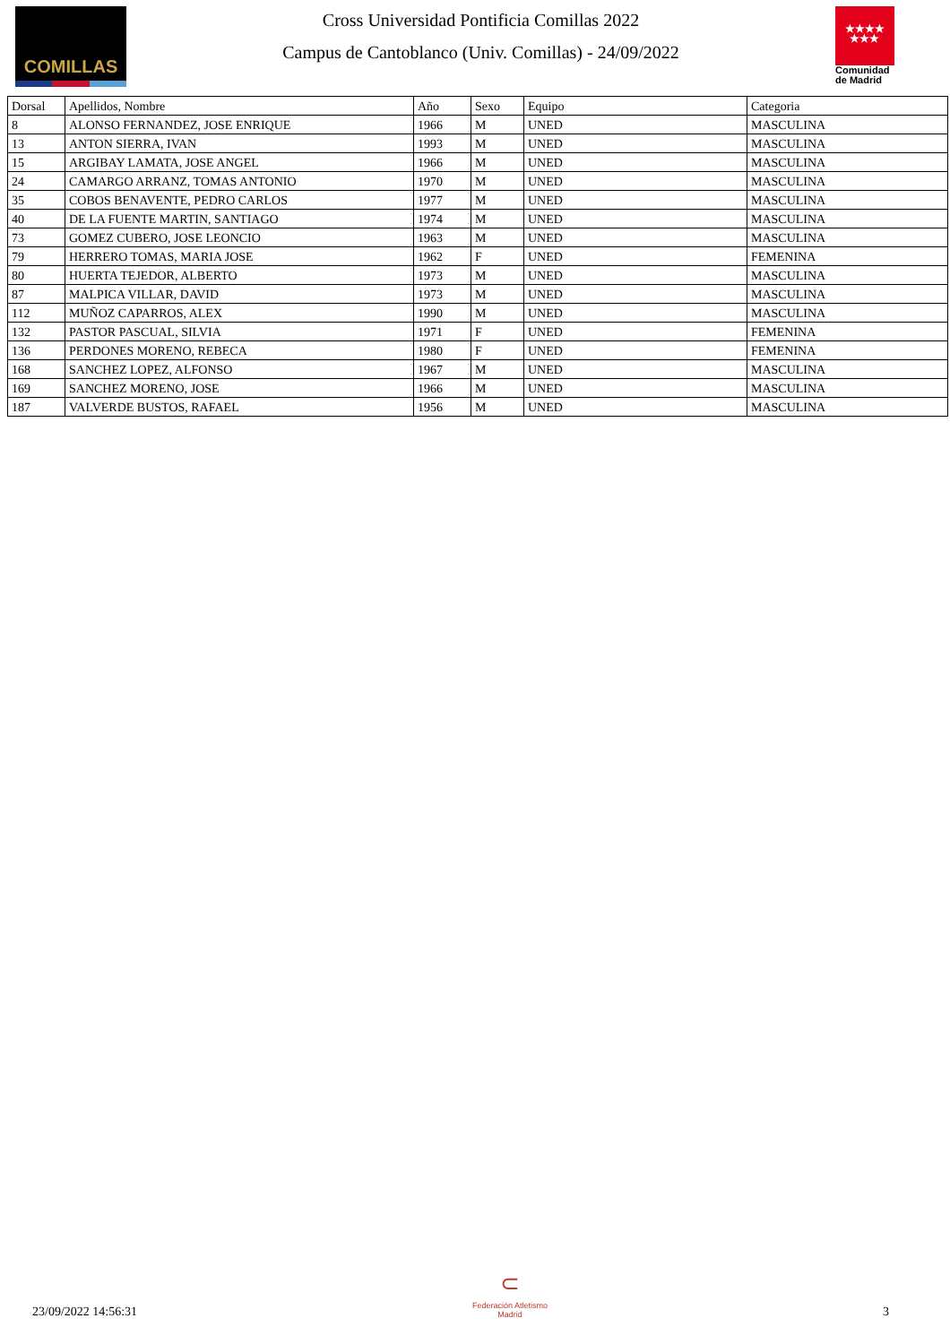COMILLAS
Cross Universidad Pontificia Comillas 2022
Campus de Cantoblanco (Univ. Comillas) - 24/09/2022
★★★★
★★★
Comunidad
de Madrid
| Dorsal | Apellidos, Nombre | Año | Sexo | Equipo | Categoria |
| --- | --- | --- | --- | --- | --- |
| 8 | ALONSO FERNANDEZ, JOSE ENRIQUE | 1966 | M | UNED | MASCULINA |
| 13 | ANTON SIERRA, IVAN | 1993 | M | UNED | MASCULINA |
| 15 | ARGIBAY LAMATA, JOSE ANGEL | 1966 | M | UNED | MASCULINA |
| 24 | CAMARGO ARRANZ, TOMAS ANTONIO | 1970 | M | UNED | MASCULINA |
| 35 | COBOS BENAVENTE, PEDRO CARLOS | 1977 | M | UNED | MASCULINA |
| 40 | DE LA FUENTE MARTIN, SANTIAGO | 1974 | M | UNED | MASCULINA |
| 73 | GOMEZ CUBERO, JOSE LEONCIO | 1963 | M | UNED | MASCULINA |
| 79 | HERRERO TOMAS, MARIA JOSE | 1962 | F | UNED | FEMENINA |
| 80 | HUERTA TEJEDOR, ALBERTO | 1973 | M | UNED | MASCULINA |
| 87 | MALPICA VILLAR, DAVID | 1973 | M | UNED | MASCULINA |
| 112 | MUÑOZ CAPARROS, ALEX | 1990 | M | UNED | MASCULINA |
| 132 | PASTOR PASCUAL, SILVIA | 1971 | F | UNED | FEMENINA |
| 136 | PERDONES MORENO, REBECA | 1980 | F | UNED | FEMENINA |
| 168 | SANCHEZ LOPEZ, ALFONSO | 1967 | M | UNED | MASCULINA |
| 169 | SANCHEZ MORENO, JOSE | 1966 | M | UNED | MASCULINA |
| 187 | VALVERDE BUSTOS, RAFAEL | 1956 | M | UNED | MASCULINA |
23/09/2022 14:56:31
⊂
Federación Atletismo
Madrid
3